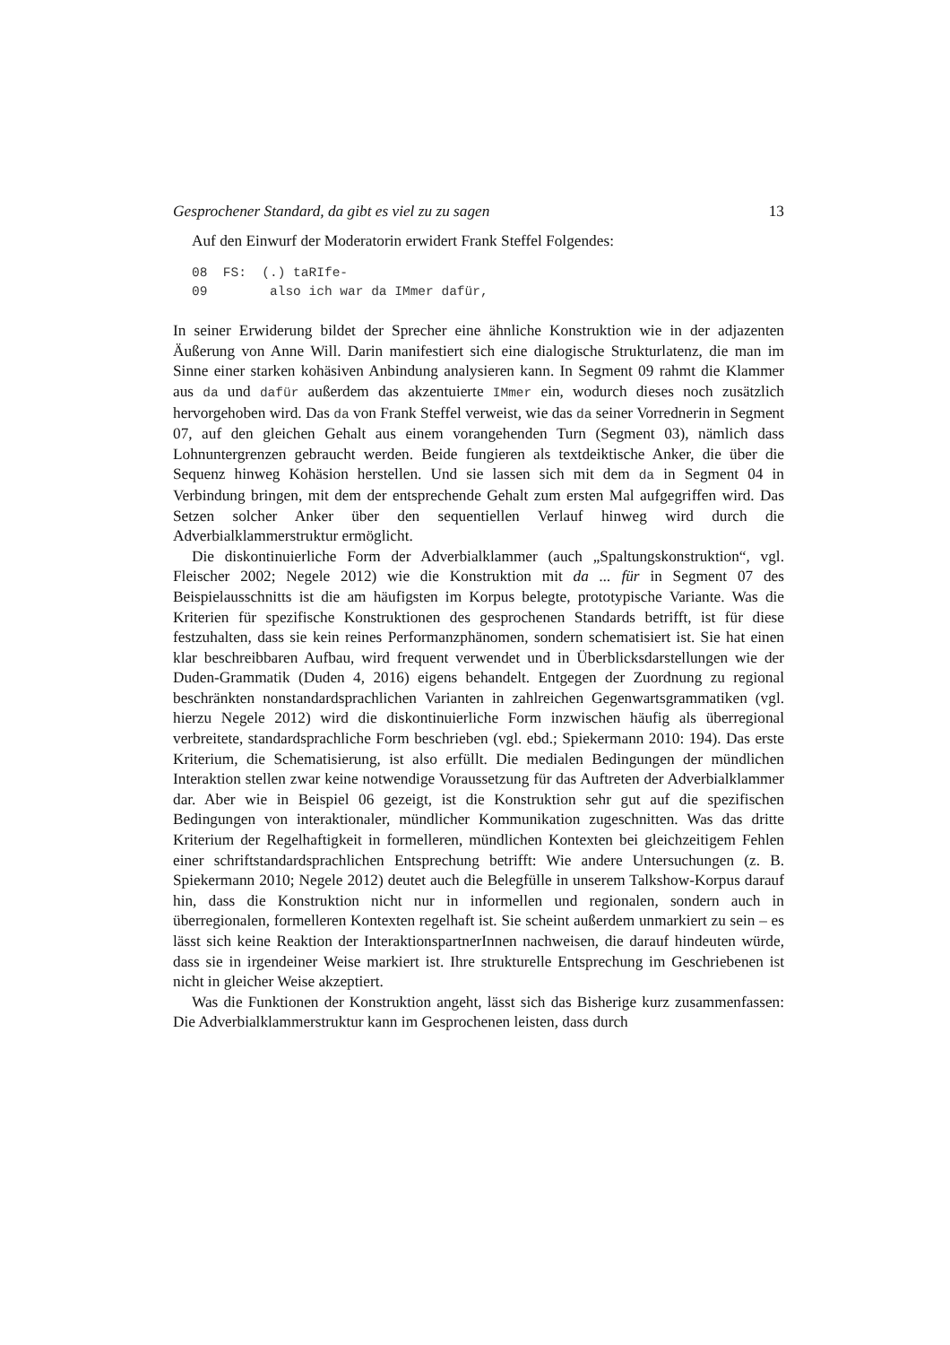Gesprochener Standard, da gibt es viel zu zu sagen 13
Auf den Einwurf der Moderatorin erwidert Frank Steffel Folgendes:
08 FS: (.) taRIfe- 09 also ich war da IMmer dafür,
In seiner Erwiderung bildet der Sprecher eine ähnliche Konstruktion wie in der adjazenten Äußerung von Anne Will. Darin manifestiert sich eine dialogische Strukturlatenz, die man im Sinne einer starken kohäsiven Anbindung analysieren kann. In Segment 09 rahmt die Klammer aus da und dafür außerdem das akzentuierte IMmer ein, wodurch dieses noch zusätzlich hervorgehoben wird. Das da von Frank Steffel verweist, wie das da seiner Vorrednerin in Segment 07, auf den gleichen Gehalt aus einem vorangehenden Turn (Segment 03), nämlich dass Lohnuntergrenzen gebraucht werden. Beide fungieren als textdeiktische Anker, die über die Sequenz hinweg Kohäsion herstellen. Und sie lassen sich mit dem da in Segment 04 in Verbindung bringen, mit dem der entsprechende Gehalt zum ersten Mal aufgegriffen wird. Das Setzen solcher Anker über den sequentiellen Verlauf hinweg wird durch die Adverbialklammerstruktur ermöglicht.
Die diskontinuierliche Form der Adverbialklammer (auch „Spaltungskonstruktion“, vgl. Fleischer 2002; Negele 2012) wie die Konstruktion mit da ... für in Segment 07 des Beispielausschnitts ist die am häufigsten im Korpus belegte, prototypische Variante. Was die Kriterien für spezifische Konstruktionen des gesprochenen Standards betrifft, ist für diese festzuhalten, dass sie kein reines Performanzphänomen, sondern schematisiert ist. Sie hat einen klar beschreibbaren Aufbau, wird frequent verwendet und in Überblicksdarstellungen wie der Duden-Grammatik (Duden 4, 2016) eigens behandelt. Entgegen der Zuordnung zu regional beschränkten nonstandardsprachlichen Varianten in zahlreichen Gegenwartsgrammatiken (vgl. hierzu Negele 2012) wird die diskontinuierliche Form inzwischen häufig als überregional verbreitete, standardsprachliche Form beschrieben (vgl. ebd.; Spiekermann 2010: 194). Das erste Kriterium, die Schematisierung, ist also erfüllt. Die medialen Bedingungen der mündlichen Interaktion stellen zwar keine notwendige Voraussetzung für das Auftreten der Adverbialklammer dar. Aber wie in Beispiel 06 gezeigt, ist die Konstruktion sehr gut auf die spezifischen Bedingungen von interaktionaler, mündlicher Kommunikation zugeschnitten. Was das dritte Kriterium der Regelhaftigkeit in formelleren, mündlichen Kontexten bei gleichzeitigem Fehlen einer schriftstandardsprachlichen Entsprechung betrifft: Wie andere Untersuchungen (z. B. Spiekermann 2010; Negele 2012) deutet auch die Belegfülle in unserem Talkshow-Korpus darauf hin, dass die Konstruktion nicht nur in informellen und regionalen, sondern auch in überregionalen, formelleren Kontexten regelhaft ist. Sie scheint außerdem unmarkiert zu sein – es lässt sich keine Reaktion der InteraktionspartnerInnen nachweisen, die darauf hindeuten würde, dass sie in irgendeiner Weise markiert ist. Ihre strukturelle Entsprechung im Geschriebenen ist nicht in gleicher Weise akzeptiert.
Was die Funktionen der Konstruktion angeht, lässt sich das Bisherige kurz zusammenfassen: Die Adverbialklammerstruktur kann im Gesprochenen leisten, dass durch